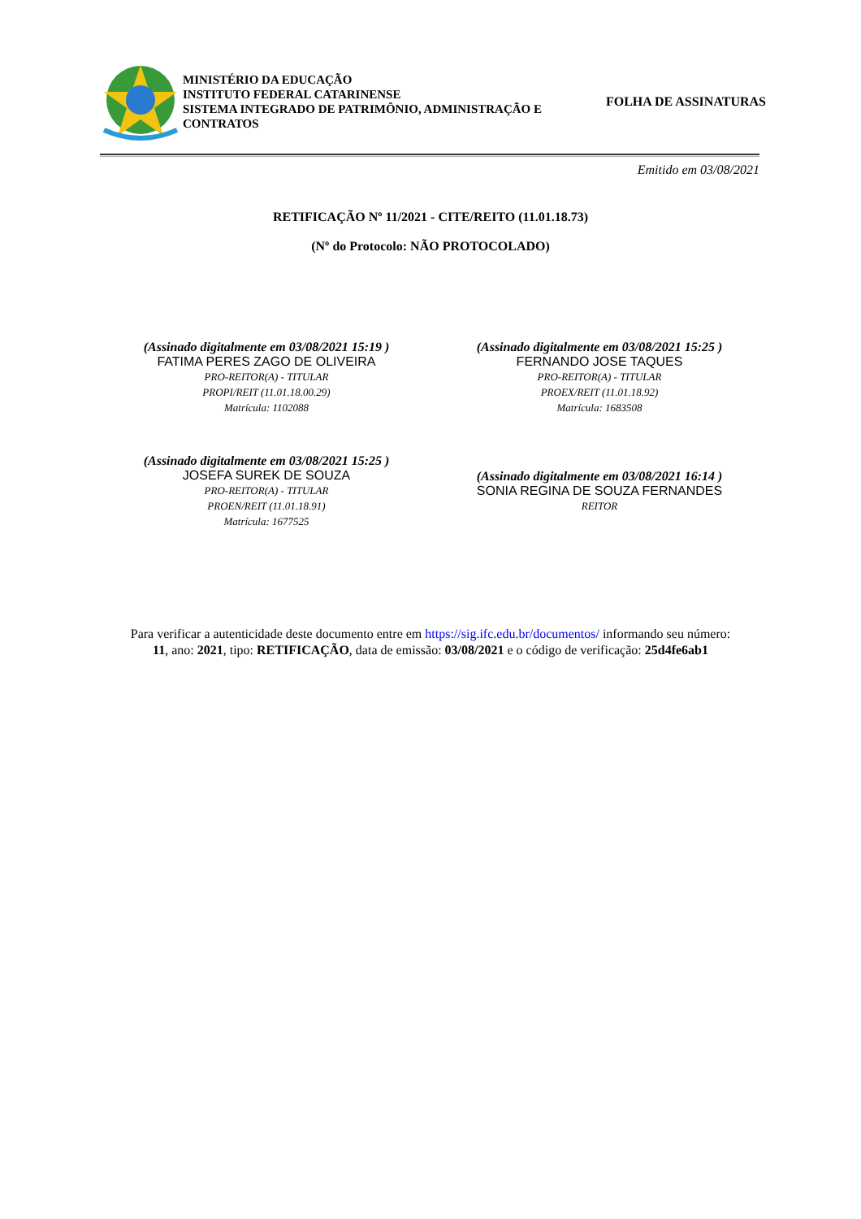MINISTÉRIO DA EDUCAÇÃO
INSTITUTO FEDERAL CATARINENSE
SISTEMA INTEGRADO DE PATRIMÔNIO, ADMINISTRAÇÃO E CONTRATOS
FOLHA DE ASSINATURAS
Emitido em 03/08/2021
RETIFICAÇÃO Nº 11/2021 - CITE/REITO (11.01.18.73)
(Nº do Protocolo: NÃO PROTOCOLADO)
(Assinado digitalmente em 03/08/2021 15:19 )
FATIMA PERES ZAGO DE OLIVEIRA
PRO-REITOR(A) - TITULAR
PROPI/REIT (11.01.18.00.29)
Matrícula: 1102088
(Assinado digitalmente em 03/08/2021 15:25 )
FERNANDO JOSE TAQUES
PRO-REITOR(A) - TITULAR
PROEX/REIT (11.01.18.92)
Matrícula: 1683508
(Assinado digitalmente em 03/08/2021 15:25 )
JOSEFA SUREK DE SOUZA
PRO-REITOR(A) - TITULAR
PROEN/REIT (11.01.18.91)
Matrícula: 1677525
(Assinado digitalmente em 03/08/2021 16:14 )
SONIA REGINA DE SOUZA FERNANDES
REITOR
Para verificar a autenticidade deste documento entre em https://sig.ifc.edu.br/documentos/ informando seu número:
11, ano: 2021, tipo: RETIFICAÇÃO, data de emissão: 03/08/2021 e o código de verificação: 25d4fe6ab1